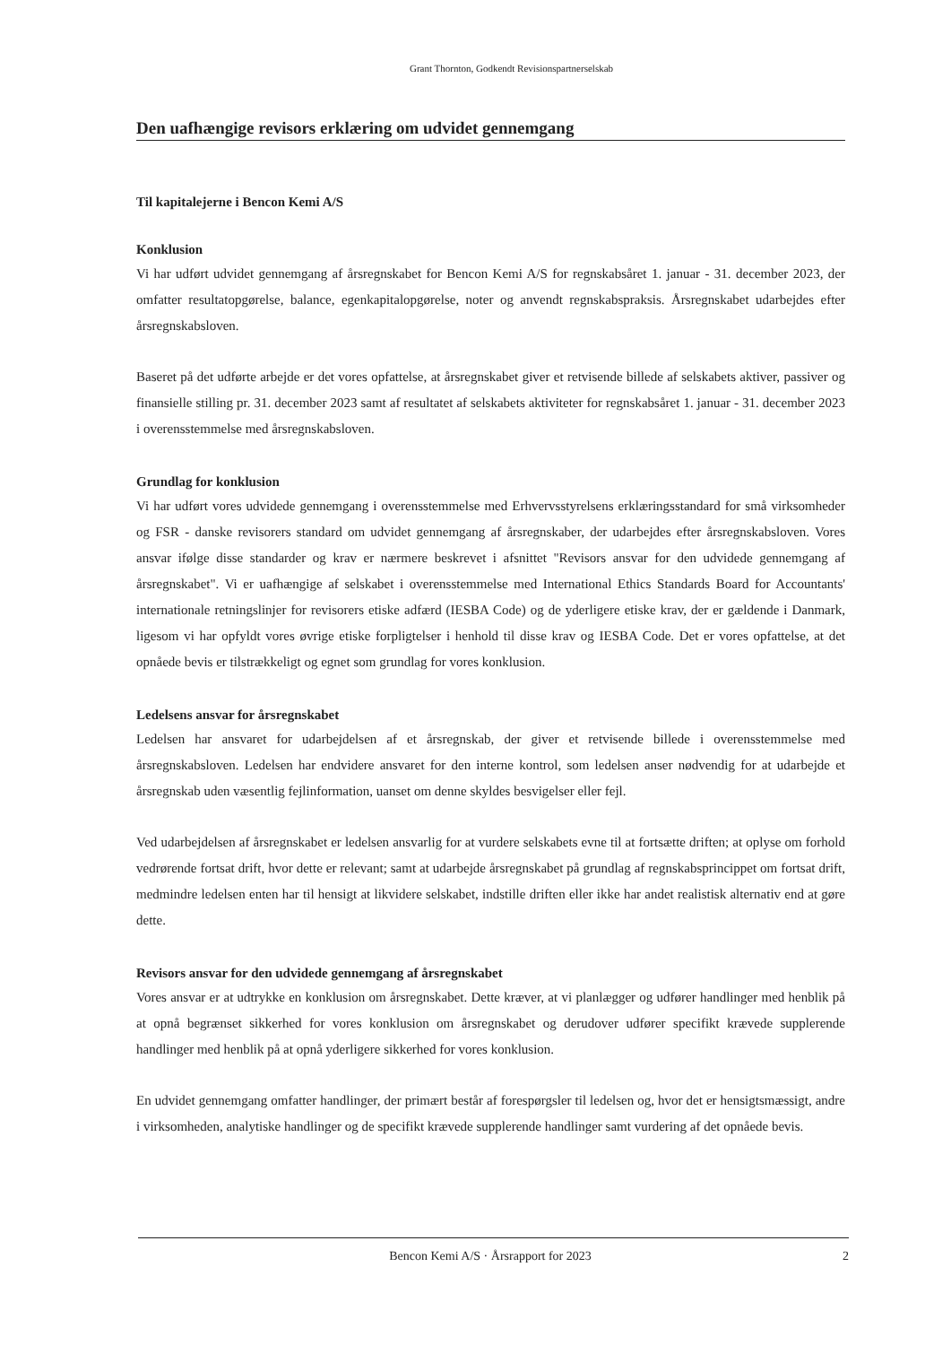Grant Thornton, Godkendt Revisionspartnerselskab
Den uafhængige revisors erklæring om udvidet gennemgang
Til kapitalejerne i Bencon Kemi A/S
Konklusion
Vi har udført udvidet gennemgang af årsregnskabet for Bencon Kemi A/S for regnskabsåret 1. januar - 31. december 2023, der omfatter resultatopgørelse, balance, egenkapitalopgørelse, noter og anvendt regnskabspraksis. Årsregnskabet udarbejdes efter årsregnskabsloven.
Baseret på det udførte arbejde er det vores opfattelse, at årsregnskabet giver et retvisende billede af selskabets aktiver, passiver og finansielle stilling pr. 31. december 2023 samt af resultatet af selskabets aktiviteter for regnskabsåret 1. januar - 31. december 2023 i overensstemmelse med årsregnskabsloven.
Grundlag for konklusion
Vi har udført vores udvidede gennemgang i overensstemmelse med Erhvervsstyrelsens erklæringsstandard for små virksomheder og FSR - danske revisorers standard om udvidet gennemgang af årsregnskaber, der udarbejdes efter årsregnskabsloven. Vores ansvar ifølge disse standarder og krav er nærmere beskrevet i afsnittet "Revisors ansvar for den udvidede gennemgang af årsregnskabet". Vi er uafhængige af selskabet i overensstemmelse med International Ethics Standards Board for Accountants' internationale retningslinjer for revisorers etiske adfærd (IESBA Code) og de yderligere etiske krav, der er gældende i Danmark, ligesom vi har opfyldt vores øvrige etiske forpligtelser i henhold til disse krav og IESBA Code. Det er vores opfattelse, at det opnåede bevis er tilstrækkeligt og egnet som grundlag for vores konklusion.
Ledelsens ansvar for årsregnskabet
Ledelsen har ansvaret for udarbejdelsen af et årsregnskab, der giver et retvisende billede i overensstemmelse med årsregnskabsloven. Ledelsen har endvidere ansvaret for den interne kontrol, som ledelsen anser nødvendig for at udarbejde et årsregnskab uden væsentlig fejlinformation, uanset om denne skyldes besvigelser eller fejl.
Ved udarbejdelsen af årsregnskabet er ledelsen ansvarlig for at vurdere selskabets evne til at fortsætte driften; at oplyse om forhold vedrørende fortsat drift, hvor dette er relevant; samt at udarbejde årsregnskabet på grundlag af regnskabsprincippet om fortsat drift, medmindre ledelsen enten har til hensigt at likvidere selskabet, indstille driften eller ikke har andet realistisk alternativ end at gøre dette.
Revisors ansvar for den udvidede gennemgang af årsregnskabet
Vores ansvar er at udtrykke en konklusion om årsregnskabet. Dette kræver, at vi planlægger og udfører handlinger med henblik på at opnå begrænset sikkerhed for vores konklusion om årsregnskabet og derudover udfører specifikt krævede supplerende handlinger med henblik på at opnå yderligere sikkerhed for vores konklusion.
En udvidet gennemgang omfatter handlinger, der primært består af forespørgsler til ledelsen og, hvor det er hensigtsmæssigt, andre i virksomheden, analytiske handlinger og de specifikt krævede supplerende handlinger samt vurdering af det opnåede bevis.
Bencon Kemi A/S · Årsrapport for 2023 2